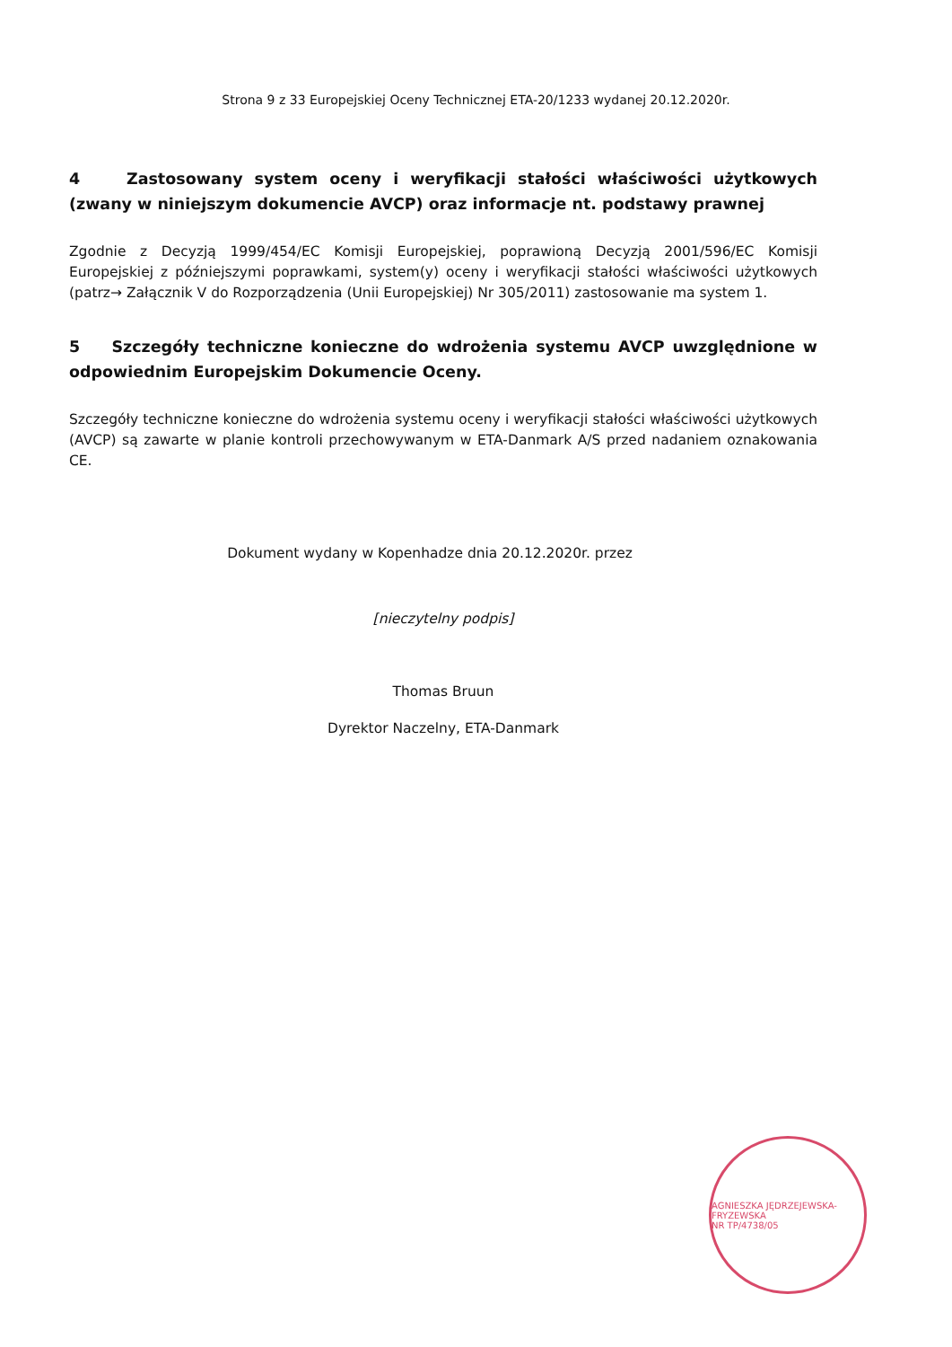Strona 9 z 33 Europejskiej Oceny Technicznej ETA-20/1233 wydanej 20.12.2020r.
4 Zastosowany system oceny i weryfikacji stałości właściwości użytkowych (zwany w niniejszym dokumencie AVCP) oraz informacje nt. podstawy prawnej
Zgodnie z Decyzją 1999/454/EC Komisji Europejskiej, poprawioną Decyzją 2001/596/EC Komisji Europejskiej z późniejszymi poprawkami, system(y) oceny i weryfikacji stałości właściwości użytkowych (patrz→ Załącznik V do Rozporządzenia (Unii Europejskiej) Nr 305/2011) zastosowanie ma system 1.
5 Szczegóły techniczne konieczne do wdrożenia systemu AVCP uwzględnione w odpowiednim Europejskim Dokumencie Oceny.
Szczegóły techniczne konieczne do wdrożenia systemu oceny i weryfikacji stałości właściwości użytkowych (AVCP) są zawarte w planie kontroli przechowywanym w ETA-Danmark A/S przed nadaniem oznakowania CE.
Dokument wydany w Kopenhadze dnia 20.12.2020r. przez
[nieczytelny podpis]
Thomas Bruun
Dyrektor Naczelny, ETA-Danmark
AGNIESZKA JĘDRZEJEWSKA-FRYZEWSKA
NR TP/4738/05